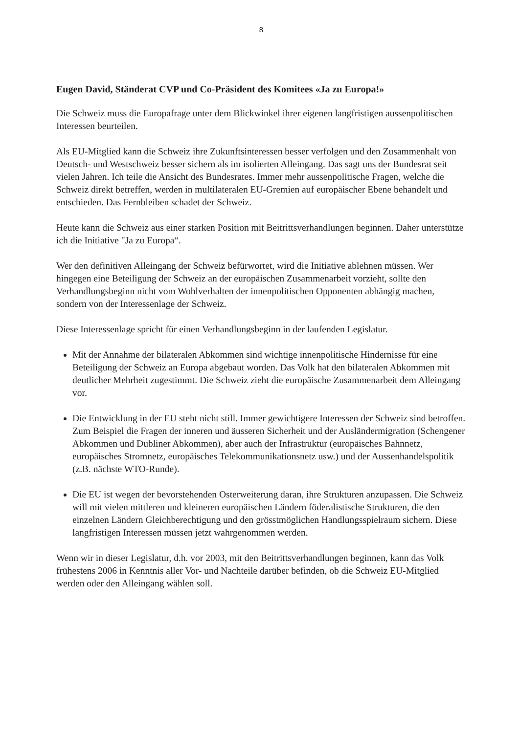8
Eugen David, Ständerat CVP und Co-Präsident des Komitees «Ja zu Europa!»
Die Schweiz muss die Europafrage unter dem Blickwinkel ihrer eigenen langfristigen aussenpolitischen Interessen beurteilen.
Als EU-Mitglied kann die Schweiz ihre Zukunftsinteressen besser verfolgen und den Zusammenhalt von Deutsch- und Westschweiz besser sichern als im isolierten Alleingang. Das sagt uns der Bundesrat seit vielen Jahren. Ich teile die Ansicht des Bundesrates. Immer mehr aussenpolitische Fragen, welche die Schweiz direkt betreffen, werden in multilateralen EU-Gremien auf europäischer Ebene behandelt und entschieden. Das Fernbleiben schadet der Schweiz.
Heute kann die Schweiz aus einer starken Position mit Beitrittsverhandlungen beginnen. Daher unterstütze ich die Initiative "Ja zu Europa“.
Wer den definitiven Alleingang der Schweiz befürwortet, wird die Initiative ablehnen müssen. Wer hingegen eine Beteiligung der Schweiz an der europäischen Zusammenarbeit vorzieht, sollte den Verhandlungsbeginn nicht vom Wohlverhalten der innenpolitischen Opponenten abhängig machen, sondern von der Interessenlage der Schweiz.
Diese Interessenlage spricht für einen Verhandlungsbeginn in der laufenden Legislatur.
Mit der Annahme der bilateralen Abkommen sind wichtige innenpolitische Hindernisse für eine Beteiligung der Schweiz an Europa abgebaut worden. Das Volk hat den bilateralen Abkommen mit deutlicher Mehrheit zugestimmt. Die Schweiz zieht die europäische Zusammenarbeit dem Alleingang vor.
Die Entwicklung in der EU steht nicht still. Immer gewichtigere Interessen der Schweiz sind betroffen. Zum Beispiel die Fragen der inneren und äusseren Sicherheit und der Ausländermigration (Schengener Abkommen und Dubliner Abkommen), aber auch der Infrastruktur (europäisches Bahnnetz, europäisches Stromnetz, europäisches Telekommunikationsnetz usw.) und der Aussenhandelspolitik (z.B. nächste WTO-Runde).
Die EU ist wegen der bevorstehenden Osterweiterung daran, ihre Strukturen anzupassen. Die Schweiz will mit vielen mittleren und kleineren europäischen Ländern föderalistische Strukturen, die den einzelnen Ländern Gleichberechtigung und den grösstmöglichen Handlungsspielraum sichern. Diese langfristigen Interessen müssen jetzt wahrgenommen werden.
Wenn wir in dieser Legislatur, d.h. vor 2003, mit den Beitrittsverhandlungen beginnen, kann das Volk frühestens 2006 in Kenntnis aller Vor- und Nachteile darüber befinden, ob die Schweiz EU-Mitglied werden oder den Alleingang wählen soll.